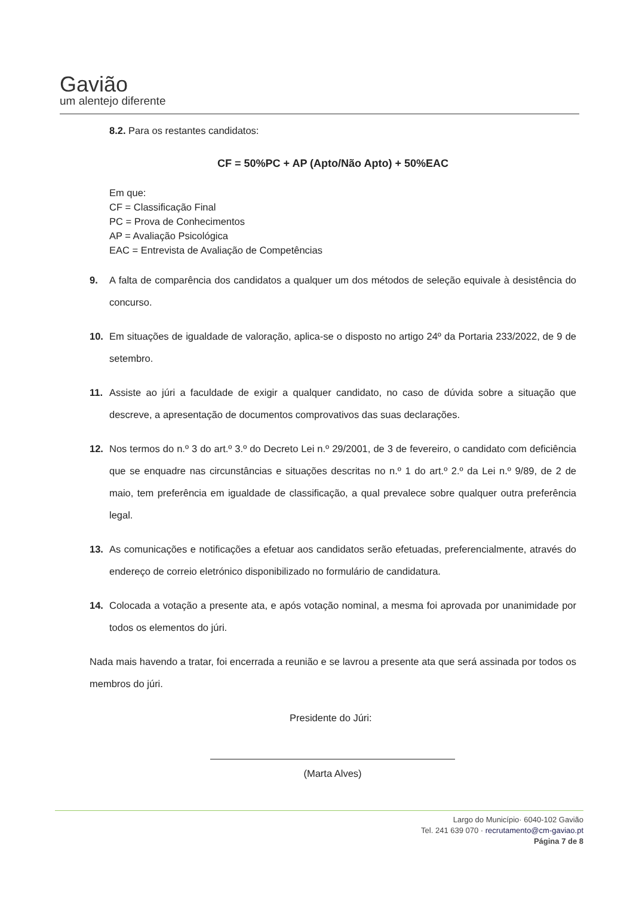Gavião
um alentejo diferente
8.2. Para os restantes candidatos:
CF = 50%PC + AP (Apto/Não Apto) + 50%EAC
Em que:
CF = Classificação Final
PC = Prova de Conhecimentos
AP = Avaliação Psicológica
EAC = Entrevista de Avaliação de Competências
9. A falta de comparência dos candidatos a qualquer um dos métodos de seleção equivale à desistência do concurso.
10. Em situações de igualdade de valoração, aplica-se o disposto no artigo 24º da Portaria 233/2022, de 9 de setembro.
11. Assiste ao júri a faculdade de exigir a qualquer candidato, no caso de dúvida sobre a situação que descreve, a apresentação de documentos comprovativos das suas declarações.
12. Nos termos do n.º 3 do art.º 3.º do Decreto Lei n.º 29/2001, de 3 de fevereiro, o candidato com deficiência que se enquadre nas circunstâncias e situações descritas no n.º 1 do art.º 2.º da Lei n.º 9/89, de 2 de maio, tem preferência em igualdade de classificação, a qual prevalece sobre qualquer outra preferência legal.
13. As comunicações e notificações a efetuar aos candidatos serão efetuadas, preferencialmente, através do endereço de correio eletrónico disponibilizado no formulário de candidatura.
14. Colocada a votação a presente ata, e após votação nominal, a mesma foi aprovada por unanimidade por todos os elementos do júri.
Nada mais havendo a tratar, foi encerrada a reunião e se lavrou a presente ata que será assinada por todos os membros do júri.
Presidente do Júri:
(Marta Alves)
Largo do Município· 6040-102 Gavião
Tel. 241 639 070 · recrutamento@cm-gaviao.pt
Página 7 de 8